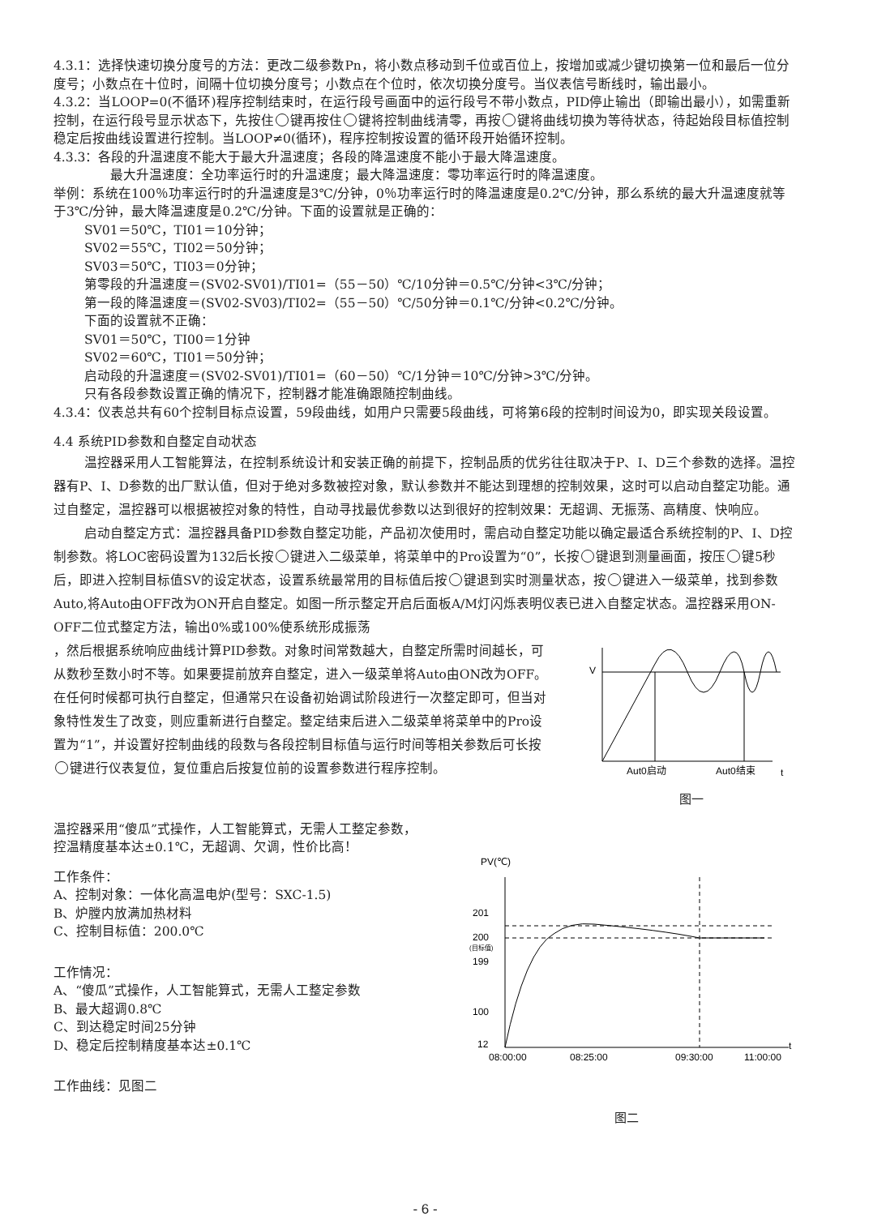4.3.1：选择快速切换分度号的方法：更改二级参数Pn，将小数点移动到千位或百位上，按增加或减少键切换第一位和最后一位分度号；小数点在十位时，间隔十位切换分度号；小数点在个位时，依次切换分度号。当仪表信号断线时，输出最小。
4.3.2：当LOOP=0(不循环)程序控制结束时，在运行段号画面中的运行段号不带小数点，PID停止输出（即输出最小），如需重新控制，在运行段号显示状态下，先按住 键再按住 键将控制曲线清零，再按 键将曲线切换为等待状态，待起始段目标值控制稳定后按曲线设置进行控制。当LOOP≠0(循环)，程序控制按设置的循环段开始循环控制。
4.3.3：各段的升温速度不能大于最大升温速度；各段的降温速度不能小于最大降温速度。
最大升温速度：全功率运行时的升温速度；最大降温速度：零功率运行时的降温速度。
举例：系统在100％功率运行时的升温速度是3℃/分钟，0％功率运行时的降温速度是0.2℃/分钟，那么系统的最大升温速度就等于3℃/分钟，最大降温速度是0.2℃/分钟。下面的设置就是正确的：
SV01＝50℃，TI01＝10分钟；
SV02＝55℃，TI02＝50分钟；
SV03＝50℃，TI03＝0分钟；
第零段的升温速度＝(SV02-SV01)/TI01=（55－50）℃/10分钟＝0.5℃/分钟<3℃/分钟；
第一段的降温速度＝(SV02-SV03)/TI02=（55－50）℃/50分钟＝0.1℃/分钟<0.2℃/分钟。
下面的设置就不正确：
SV01＝50℃，TI00＝1分钟
SV02＝60℃，TI01＝50分钟；
启动段的升温速度＝(SV02-SV01)/TI01=（60－50）℃/1分钟＝10℃/分钟>3℃/分钟。
只有各段参数设置正确的情况下，控制器才能准确跟随控制曲线。
4.3.4：仪表总共有60个控制目标点设置，59段曲线，如用户只需要5段曲线，可将第6段的控制时间设为0，即实现关段设置。
4.4 系统PID参数和自整定自动状态
温控器采用人工智能算法，在控制系统设计和安装正确的前提下，控制品质的优劣往往取决于P、I、D三个参数的选择。温控器有P、I、D参数的出厂默认值，但对于绝对多数被控对象，默认参数并不能达到理想的控制效果，这时可以启动自整定功能。通过自整定，温控器可以根据被控对象的特性，自动寻找最优参数以达到很好的控制效果：无超调、无振荡、高精度、快响应。
启动自整定方式：温控器具备PID参数自整定功能，产品初次使用时，需启动自整定功能以确定最适合系统控制的P、I、D控制参数。将LOC密码设置为132后长按 键进入二级菜单，将菜单中的Pro设置为“0”，长按 键退到测量画面，按压 键5秒后，即进入控制目标值SV的设定状态，设置系统最常用的目标值后按 键退到实时测量状态，按 键进入一级菜单，找到参数Auto,将Auto由OFF改为ON开启自整定。如图一所示整定开启后面板A/M灯闪烁表明仪表已进入自整定状态。温控器采用ON-OFF二位式整定方法，输出0%或100%使系统形成振荡
，然后根据系统响应曲线计算PID参数。对象时间常数越大，自整定所需时间越长，可从数秒至数小时不等。如果要提前放弃自整定，进入一级菜单将Auto由ON改为OFF。在任何时候都可执行自整定，但通常只在设备初始调试阶段进行一次整定即可，但当对象特性发生了改变，则应重新进行自整定。整定结束后进入二级菜单将菜单中的Pro设置为“1”，并设置好控制曲线的段数与各段控制目标值与运行时间等相关参数后可长按 键进行仪表复位，复位重启后按复位前的设置参数进行程序控制。
V
Aut0启动
Aut0结束
t
图一
温控器采用“傻瓜”式操作，人工智能算式，无需人工整定参数，
控温精度基本达±0.1℃，无超调、欠调，性价比高！
工作条件：
A、控制对象：一体化高温电炉(型号：SXC-1.5)
B、炉膛内放满加热材料
C、控制目标值：200.0℃
工作情况：
A、“傻瓜”式操作，人工智能算式，无需人工整定参数
B、最大超调0.8℃
C、到达稳定时间25分钟
D、稳定后控制精度基本达±0.1℃
工作曲线：见图二
PV(℃)
201
200
(目标值)
199
100
12
08:00:00
08:25:00
09:30:00
11:00:00
t
图二
- 6 -